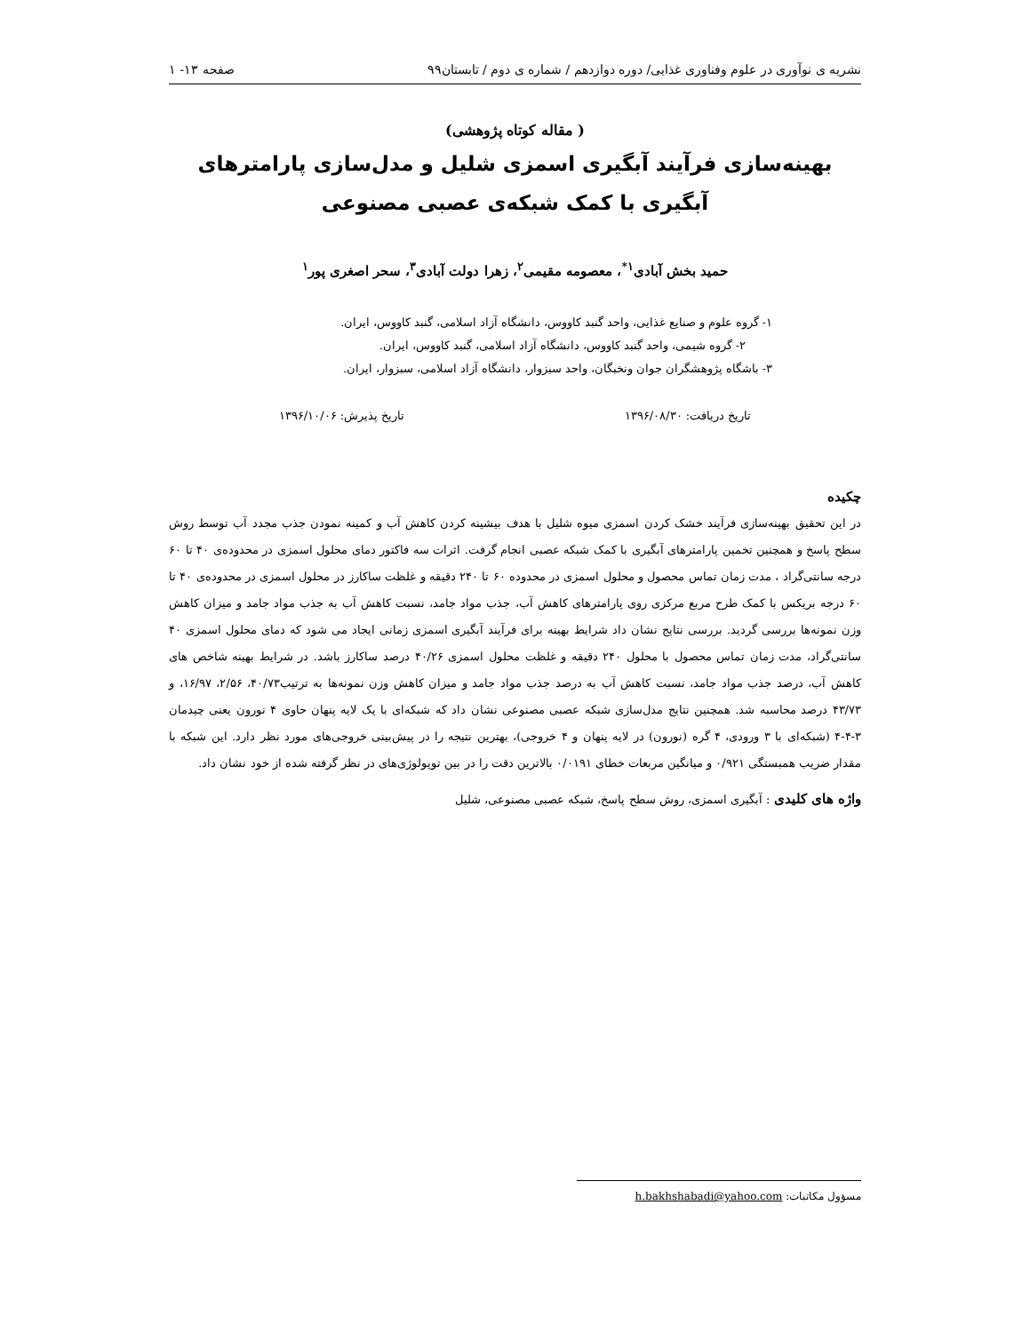نشریه ی نوآوری در علوم وفناوری غذایی/ دوره دوازدهم / شماره ی دوم / تابستان۹۹ صفحه ۱۳- ۱
( مقاله کوتاه پژوهشی)
بهینه‌سازی فرآیند آبگیری اسمزی شلیل و مدل‌سازی پارامترهای آبگیری با کمک شبکه‌ی عصبی مصنوعی
حمید بخش آبادی<sup>۱*</sup>، معصومه مقیمی<sup>۲</sup>، زهرا دولت آبادی<sup>۳</sup>، سحر اصغری پور<sup>۱</sup>
۱- گروه علوم و صنایع غذایی، واحد گنبد کاووس، دانشگاه آزاد اسلامی، گنبد کاووس، ایران.
۲- گروه شیمی، واحد گنبد کاووس، دانشگاه آزاد اسلامی، گنبد کاووس، ایران.
۳- باشگاه پژوهشگران جوان ونخبگان، واحد سبزوار، دانشگاه آزاد اسلامی، سبزوار، ایران.
تاریخ دریافت: ۱۳۹۶/۰۸/۳۰ تاریخ پذیرش: ۱۳۹۶/۱۰/۰۶
چکیده
در این تحقیق بهینه‌سازی فرآیند خشک کردن اسمزی میوه شلیل با هدف بیشینه کردن کاهش آب و کمینه نمودن جذب مجدد آب توسط روش سطح پاسخ و همچنین تخمین پارامترهای آبگیری با کمک شبکه عصبی انجام گرفت. اثرات سه فاکتور دمای محلول اسمزی در محدوده‌ی ۴۰ تا ۶۰ درجه سانتی‌گراد ، مدت زمان تماس محصول و محلول اسمزی در محدوده ۶۰ تا ۲۴۰ دقیقه و غلظت ساکارز در محلول اسمزی در محدوده‌ی ۴۰ تا ۶۰ درجه بریکس با کمک طرح مربع مرکزی روی پارامترهای کاهش آب، جذب مواد جامد، نسبت کاهش آب به جذب مواد جامد و میزان کاهش وزن نمونه‌ها بررسی گردید. بررسی نتایج نشان داد شرایط بهینه برای فرآیند آبگیری اسمزی زمانی ایجاد می شود که دمای محلول اسمزی ۴۰ سانتی‌گراد، مدت زمان تماس محصول با محلول ۲۴۰ دقیقه و غلظت محلول اسمزی ۴۰/۲۶ درصد ساکارز باشد. در شرایط بهینه شاخص های کاهش آب، درصد جذب مواد جامد، نسبت کاهش آب به درصد جذب مواد جامد و میزان کاهش وزن نمونه‌ها به ترتیب۴۰/۷۳، ۲/۵۶، ۱۶/۹۷، و ۴۳/۷۳ درصد محاسبه شد. همچنین نتایج مدل‌سازی شبکه عصبی مصنوعی نشان داد که شبکه‌ای با یک لایه پنهان حاوی ۴ نورون یعنی چیدمان ۳-۴-۴ (شبکه‌ای با ۳ ورودی، ۴ گره (نورون) در لایه پنهان و ۴ خروجی)، بهترین نتیجه را در پیش‌بینی خروجی‌های مورد نظر دارد. این شبکه با مقدار ضریب همبستگی ۰/۹۲۱ و میانگین مربعات خطای ۰/۰۱۹۱ بالاترین دقت را در بین توپولوژی‌های در نظر گرفته شده از خود نشان داد.
واژه های کلیدی : آبگیری اسمزی، روش سطح پاسخ، شبکه عصبی مصنوعی، شلیل
مسؤول مکاتبات: h.bakhshabadi@yahoo.com